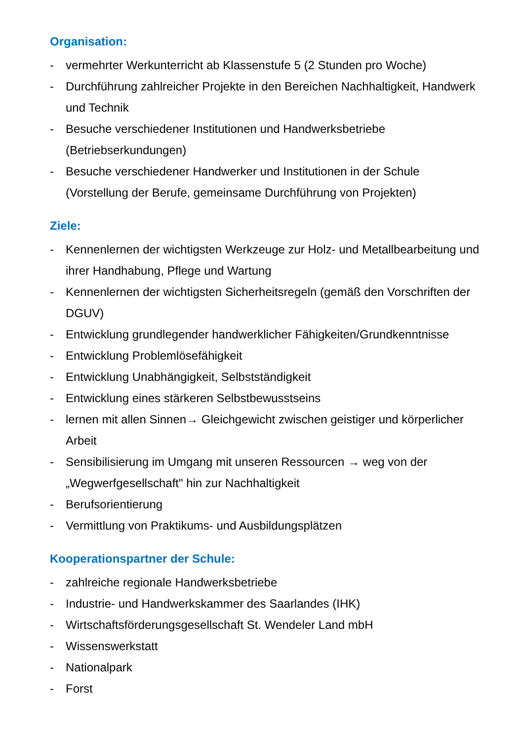Organisation:
- vermehrter Werkunterricht ab Klassenstufe 5 (2 Stunden pro Woche)
- Durchführung zahlreicher Projekte in den Bereichen Nachhaltigkeit, Handwerk und Technik
- Besuche verschiedener Institutionen und Handwerksbetriebe (Betriebserkundungen)
- Besuche verschiedener Handwerker und Institutionen in der Schule (Vorstellung der Berufe, gemeinsame Durchführung von Projekten)
Ziele:
- Kennenlernen der wichtigsten Werkzeuge zur Holz- und Metallbearbeitung und ihrer Handhabung, Pflege und Wartung
- Kennenlernen der wichtigsten Sicherheitsregeln (gemäß den Vorschriften der DGUV)
- Entwicklung grundlegender handwerklicher Fähigkeiten/Grundkenntnisse
- Entwicklung Problemlösefähigkeit
- Entwicklung Unabhängigkeit, Selbstständigkeit
- Entwicklung eines stärkeren Selbstbewusstseins
- lernen mit allen Sinnen→ Gleichgewicht zwischen geistiger und körperlicher Arbeit
- Sensibilisierung im Umgang mit unseren Ressourcen → weg von der „Wegwerfgesellschaft" hin zur Nachhaltigkeit
- Berufsorientierung
- Vermittlung von Praktikums- und Ausbildungsplätzen
Kooperationspartner der Schule:
- zahlreiche regionale Handwerksbetriebe
- Industrie- und Handwerkskammer des Saarlandes (IHK)
- Wirtschaftsförderungsgesellschaft St. Wendeler Land mbH
- Wissenswerkstatt
- Nationalpark
- Forst